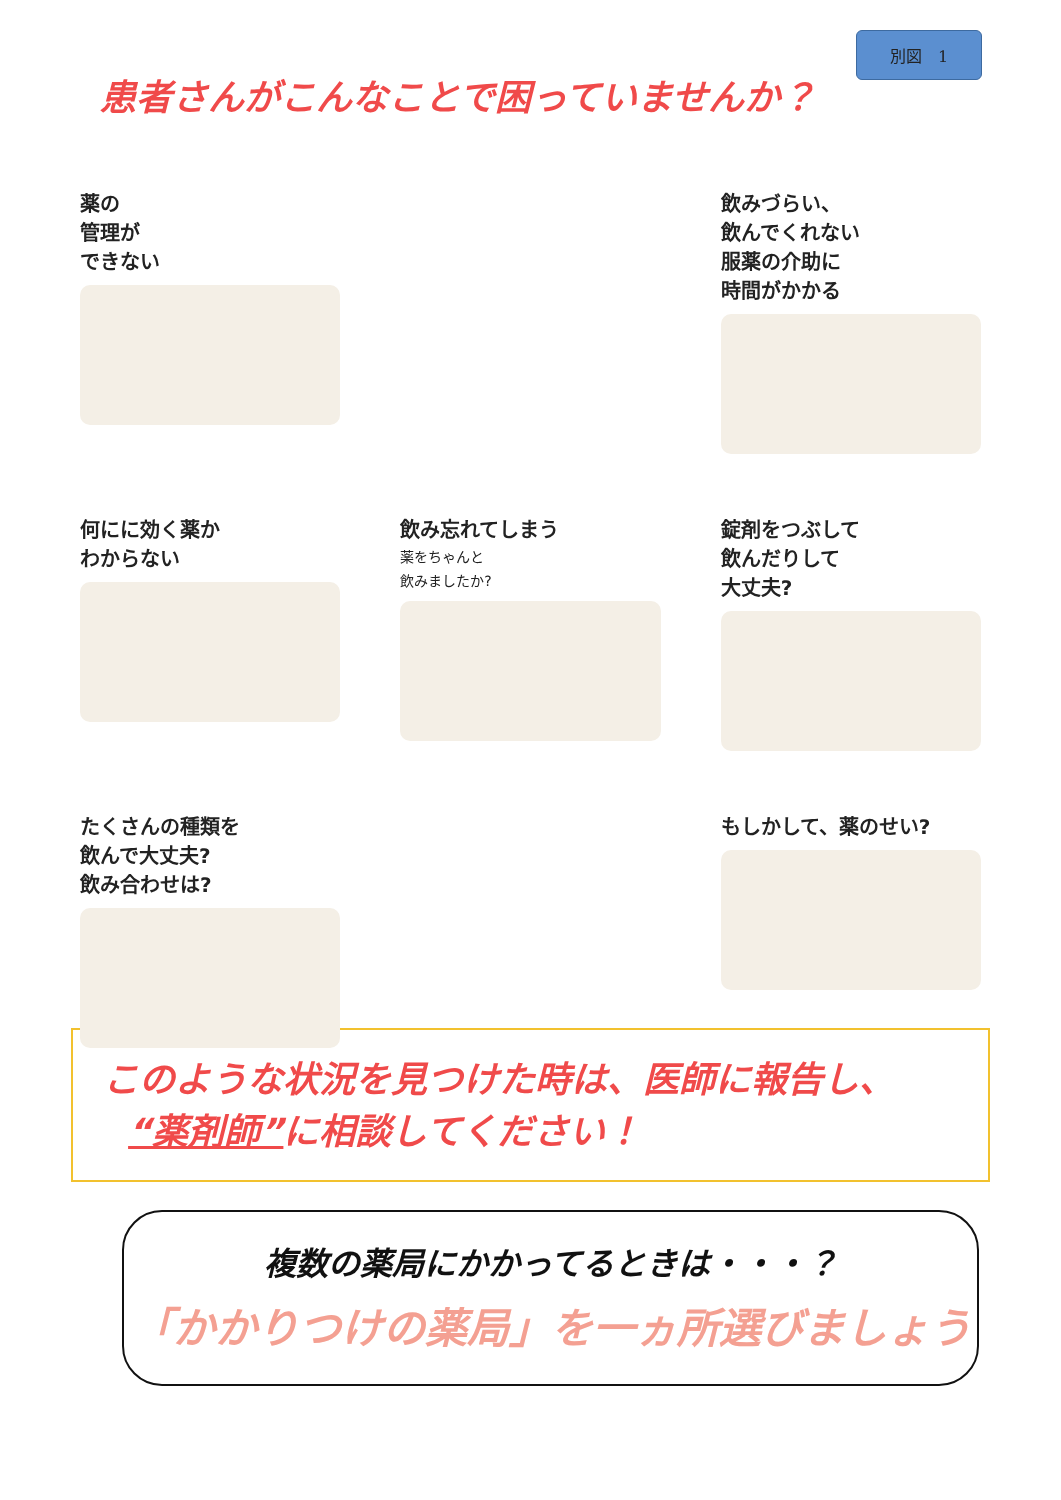別図　1
患者さんがこんなことで困っていませんか？
薬の
管理が
できない
飲みづらい、
飲んでくれない
服薬の介助に
時間がかかる
何にに効く薬か
わからない
飲み忘れてしまう
薬をちゃんと
飲みましたか?
錠剤をつぶして
飲んだりして
大丈夫?
たくさんの種類を
飲んで大丈夫?
飲み合わせは?
もしかして、薬のせい?
このような状況を見つけた時は、医師に報告し、
“薬剤師”に相談してください！
複数の薬局にかかってるときは・・・？
「かかりつけの薬局」を一ヵ所選びましょう